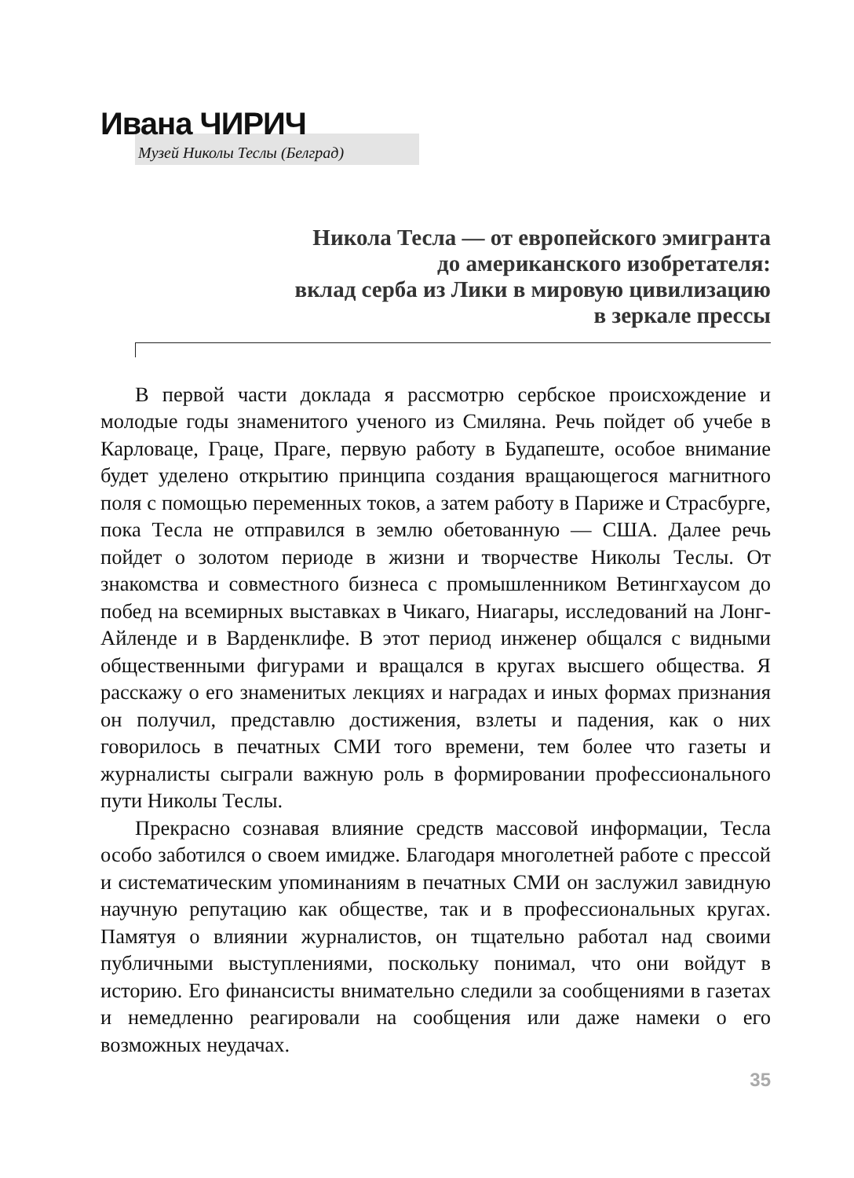Ивана ЧИРИЧ
Музей Николы Теслы (Белград)
Никола Тесла — от европейского эмигранта
до американского изобретателя:
вклад серба из Лики в мировую цивилизацию
в зеркале прессы
В первой части доклада я рассмотрю сербское происхождение и молодые годы знаменитого ученого из Смиляна. Речь пойдет об учебе в Карловаце, Граце, Праге, первую работу в Будапеште, особое внимание будет уделено открытию принципа создания вращающегося магнитного поля с помощью переменных токов, а затем работу в Париже и Страсбурге, пока Тесла не отправился в землю обетованную — США. Далее речь пойдет о золотом периоде в жизни и творчестве Николы Теслы. От знакомства и совместного бизнеса с промышленником Ветингхаусом до побед на всемирных выставках в Чикаго, Ниагары, исследований на Лонг-Айленде и в Варденклифе. В этот период инженер общался с видными общественными фигурами и вращался в кругах высшего общества. Я расскажу о его знаменитых лекциях и наградах и иных формах признания он получил, представлю достижения, взлеты и падения, как о них говорилось в печатных СМИ того времени, тем более что газеты и журналисты сыграли важную роль в формировании профессионального пути Николы Теслы.
Прекрасно сознавая влияние средств массовой информации, Тесла особо заботился о своем имидже. Благодаря многолетней работе с прессой и систематическим упоминаниям в печатных СМИ он заслужил завидную научную репутацию как обществе, так и в профессиональных кругах. Памятуя о влиянии журналистов, он тщательно работал над своими публичными выступлениями, поскольку понимал, что они войдут в историю. Его финансисты внимательно следили за сообщениями в газетах и немедленно реагировали на сообщения или даже намеки о его возможных неудачах.
35